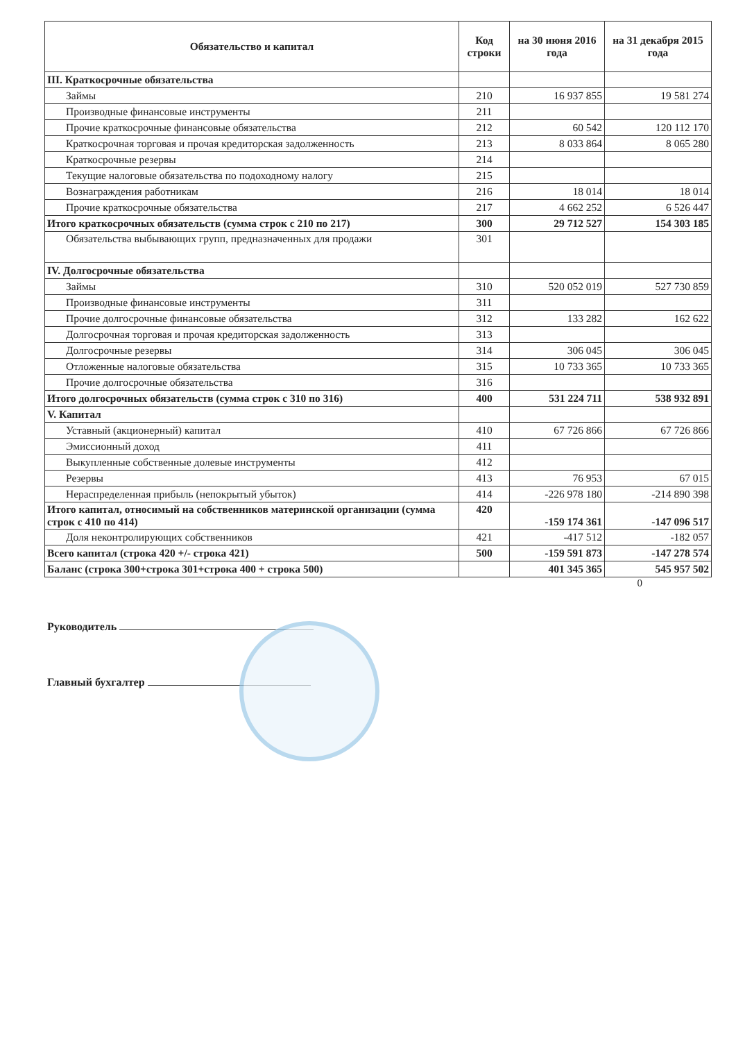| Обязательство и капитал | Код строки | на 30 июня 2016 года | на 31 декабря 2015 года |
| --- | --- | --- | --- |
| III. Краткосрочные обязательства | | | |
| Займы | 210 | 16 937 855 | 19 581 274 |
| Производные финансовые инструменты | 211 | | |
| Прочие краткосрочные финансовые обязательства | 212 | 60 542 | 120 112 170 |
| Краткосрочная торговая и прочая кредиторская задолженность | 213 | 8 033 864 | 8 065 280 |
| Краткосрочные резервы | 214 | | |
| Текущие налоговые обязательства по подоходному налогу | 215 | | |
| Вознаграждения работникам | 216 | 18 014 | 18 014 |
| Прочие краткосрочные обязательства | 217 | 4 662 252 | 6 526 447 |
| Итого краткосрочных обязательств (сумма строк с 210 по 217) | 300 | 29 712 527 | 154 303 185 |
| Обязательства выбывающих групп, предназначенных для продажи | 301 | | |
| IV. Долгосрочные обязательства | | | |
| Займы | 310 | 520 052 019 | 527 730 859 |
| Производные финансовые инструменты | 311 | | |
| Прочие долгосрочные финансовые обязательства | 312 | 133 282 | 162 622 |
| Долгосрочная торговая и прочая кредиторская задолженность | 313 | | |
| Долгосрочные резервы | 314 | 306 045 | 306 045 |
| Отложенные налоговые обязательства | 315 | 10 733 365 | 10 733 365 |
| Прочие долгосрочные обязательства | 316 | | |
| Итого долгосрочных обязательств (сумма строк с 310 по 316) | 400 | 531 224 711 | 538 932 891 |
| V. Капитал | | | |
| Уставный (акционерный) капитал | 410 | 67 726 866 | 67 726 866 |
| Эмиссионный доход | 411 | | |
| Выкупленные собственные долевые инструменты | 412 | | |
| Резервы | 413 | 76 953 | 67 015 |
| Нераспределенная прибыль (непокрытый убыток) | 414 | -226 978 180 | -214 890 398 |
| Итого капитал, относимый на собственников материнской организации (сумма строк с 410 по 414) | 420 | -159 174 361 | -147 096 517 |
| Доля неконтролирующих собственников | 421 | -417 512 | -182 057 |
| Всего капитал (строка 420 +/- строка 421) | 500 | -159 591 873 | -147 278 574 |
| Баланс (строка 300+строка 301+строка 400 + строка 500) | | 401 345 365 | 545 957 502 |
0
Руководитель
Главный бухгалтер